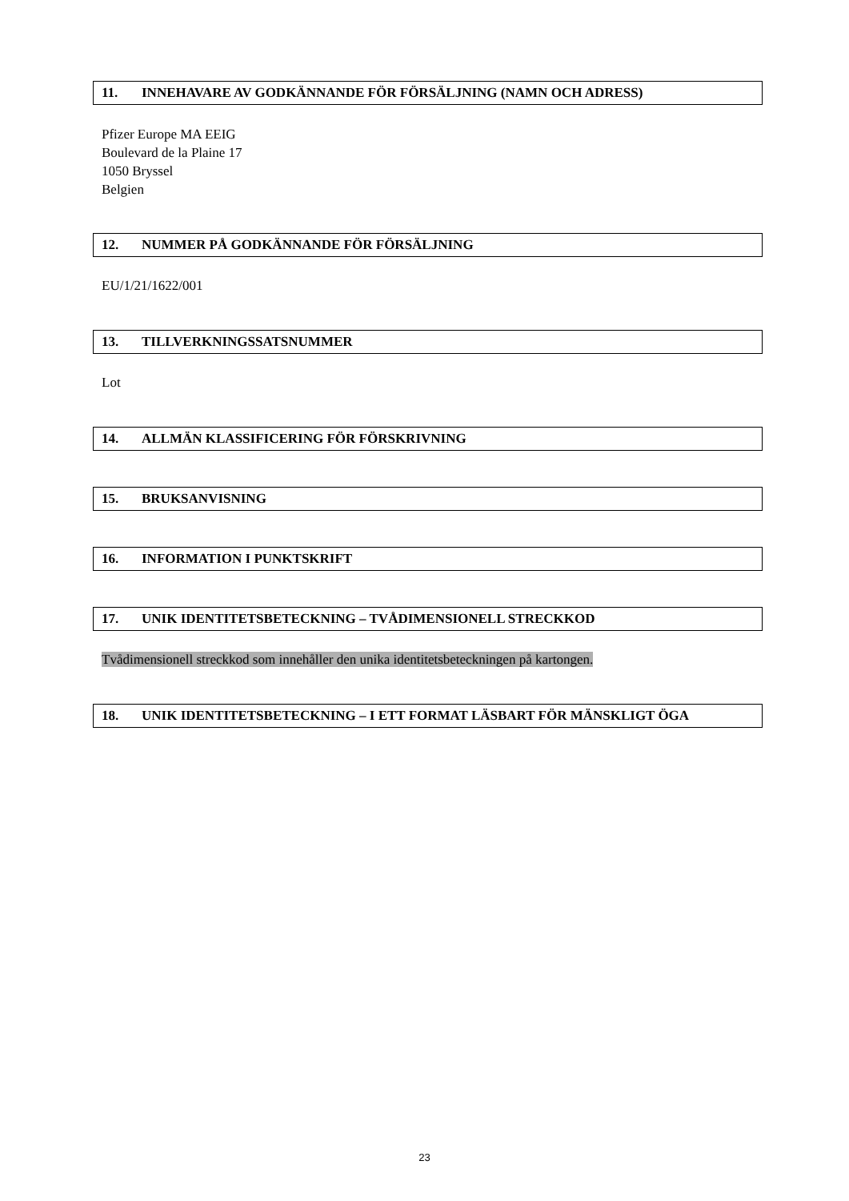11. INNEHAVARE AV GODKÄNNANDE FÖR FÖRSÄLJNING (NAMN OCH ADRESS)
Pfizer Europe MA EEIG
Boulevard de la Plaine 17
1050 Bryssel
Belgien
12. NUMMER PÅ GODKÄNNANDE FÖR FÖRSÄLJNING
EU/1/21/1622/001
13. TILLVERKNINGSSATSNUMMER
Lot
14. ALLMÄN KLASSIFICERING FÖR FÖRSKRIVNING
15. BRUKSANVISNING
16. INFORMATION I PUNKTSKRIFT
17. UNIK IDENTITETSBETECKNING – TVÅDIMENSIONELL STRECKKOD
Tvådimensionell streckkod som innehåller den unika identitetsbeteckningen på kartongen.
18. UNIK IDENTITETSBETECKNING – I ETT FORMAT LÄSBART FÖR MÄNSKLIGT ÖGA
23